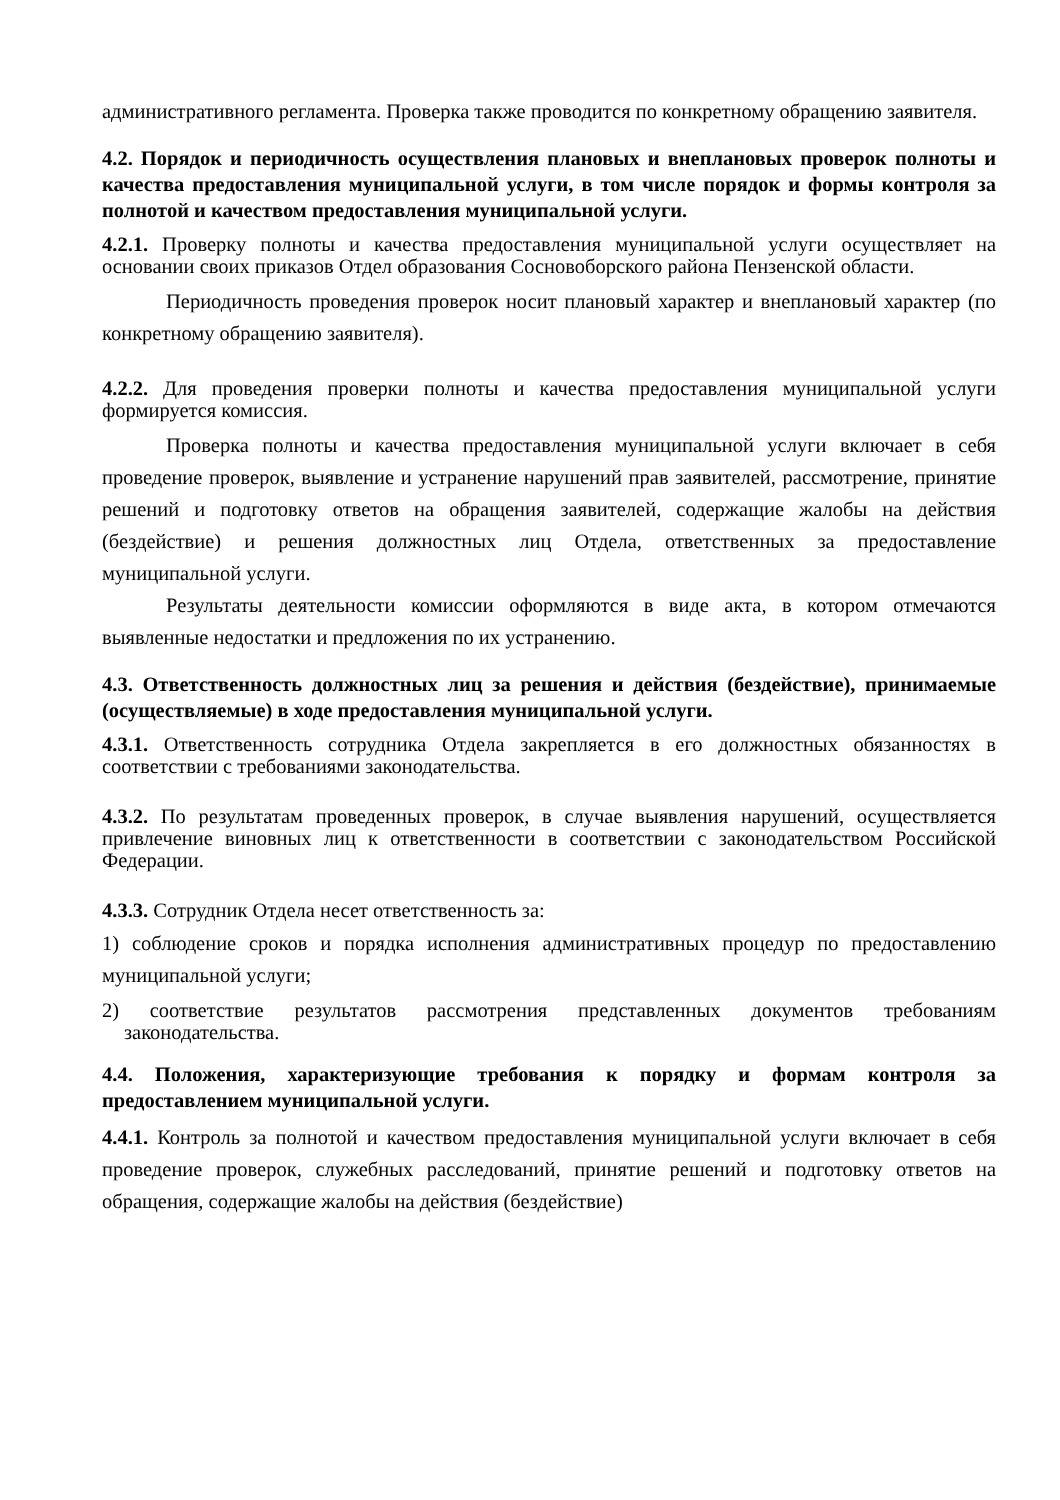административного регламента. Проверка также проводится по конкретному обращению заявителя.
4.2. Порядок и периодичность осуществления плановых и внеплановых проверок полноты и качества предоставления муниципальной услуги, в том числе порядок и формы контроля за полнотой и качеством предоставления муниципальной услуги.
4.2.1. Проверку полноты и качества предоставления муниципальной услуги осуществляет на основании своих приказов Отдел образования Сосновоборского района Пензенской области.
Периодичность проведения проверок носит плановый характер и внеплановый характер (по конкретному обращению заявителя).
4.2.2. Для проведения проверки полноты и качества предоставления муниципальной услуги формируется комиссия.
Проверка полноты и качества предоставления муниципальной услуги включает в себя проведение проверок, выявление и устранение нарушений прав заявителей, рассмотрение, принятие решений и подготовку ответов на обращения заявителей, содержащие жалобы на действия (бездействие) и решения должностных лиц Отдела, ответственных за предоставление муниципальной услуги.
Результаты деятельности комиссии оформляются в виде акта, в котором отмечаются выявленные недостатки и предложения по их устранению.
4.3. Ответственность должностных лиц за решения и действия (бездействие), принимаемые (осуществляемые) в ходе предоставления муниципальной услуги.
4.3.1. Ответственность сотрудника Отдела закрепляется в его должностных обязанностях в соответствии с требованиями законодательства.
4.3.2. По результатам проведенных проверок, в случае выявления нарушений, осуществляется привлечение виновных лиц к ответственности в соответствии с законодательством Российской Федерации.
4.3.3. Сотрудник Отдела несет ответственность за:
1) соблюдение сроков и порядка исполнения административных процедур по предоставлению муниципальной услуги;
2) соответствие результатов рассмотрения представленных документов требованиям законодательства.
4.4. Положения, характеризующие требования к порядку и формам контроля за предоставлением муниципальной услуги.
4.4.1. Контроль за полнотой и качеством предоставления муниципальной услуги включает в себя проведение проверок, служебных расследований, принятие решений и подготовку ответов на обращения, содержащие жалобы на действия (бездействие)